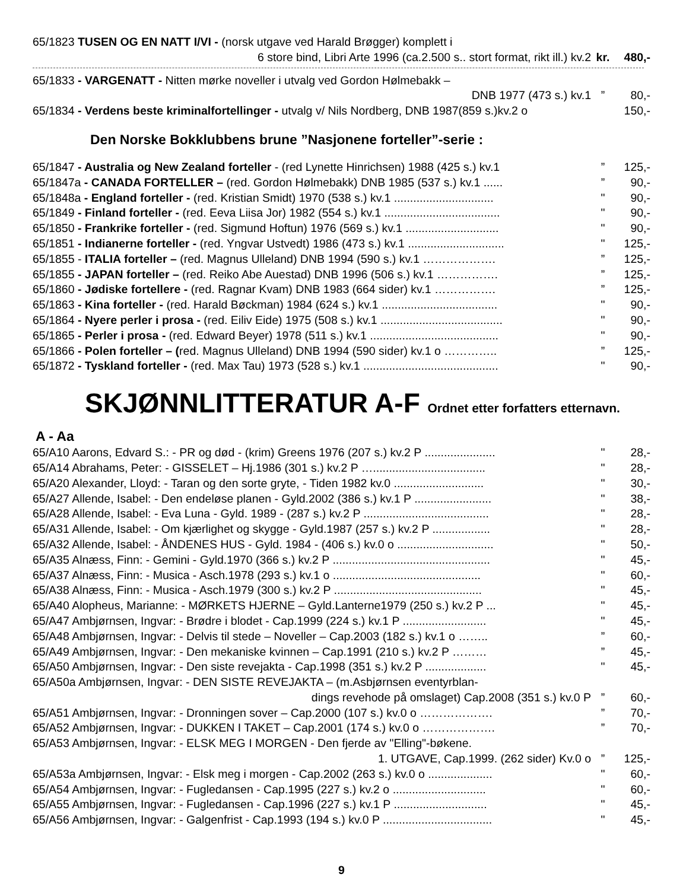65/1823 TUSEN OG EN NATT I/VI - (norsk utgave ved Harald Brøgger) komplett i
6 store bind, Libri Arte 1996 (ca.2.500 s.. stort format, rikt ill.) kv.2 kr. 480,-
65/1833 - VARGENATT - Nitten mørke noveller i utvalg ved Gordon Hølmebakk –
DNB 1977 (473 s.) kv.1” 80,-
65/1834 - Verdens beste kriminalfortellinger - utvalg v/ Nils Nordberg, DNB 1987(859 s.)kv.2 o 150,-
Den Norske Bokklubbens brune ”Nasjonene forteller”-serie :
65/1847 - Australia og New Zealand forteller - (red Lynette Hinrichsen) 1988 (425 s.) kv.1” 125,-
65/1847a - CANADA FORTELLER – (red. Gordon Hølmebakk) DNB 1985 (537 s.) kv.1 ......” 90,-
65/1848a - England forteller - (red. Kristian Smidt) 1970 (538 s.) kv.1 ............................... " 90,-
65/1849 - Finland forteller - (red. Eeva Liisa Jor) 1982 (554 s.) kv.1 .................................... " 90,-
65/1850 - Frankrike forteller - (red. Sigmund Hoftun) 1976 (569 s.) kv.1 ............................. " 90,-
65/1851 - Indianerne forteller - (red. Yngvar Ustvedt) 1986 (473 s.) kv.1 .............................. " 125,-
65/1855 - ITALIA forteller – (red. Magnus Ulleland) DNB 1994 (590 s.) kv.1 ……………….” 125,-
65/1855 - JAPAN forteller – (red. Reiko Abe Auestad) DNB 1996 (506 s.) kv.1 …………….” 125,-
65/1860 - Jødiske fortellere - (red. Ragnar Kvam) DNB 1983 (664 sider) kv.1 …………….” 125,-
65/1863 - Kina forteller - (red. Harald Bøckman) 1984 (624 s.) kv.1 .................................... " 90,-
65/1864 - Nyere perler i prosa - (red. Eiliv Eide) 1975 (508 s.) kv.1 ...................................... " 90,-
65/1865 - Perler i prosa - (red. Edward Beyer) 1978 (511 s.) kv.1 ........................................ " 90,-
65/1866 - Polen forteller – (red. Magnus Ulleland) DNB 1994 (590 sider) kv.1 o …………..” 125,-
65/1872 - Tyskland forteller - (red. Max Tau) 1973 (528 s.) kv.1 .......................................... " 90,-
SKJØNNLITTERATUR A-F Ordnet etter forfatters etternavn.
A - Aa
65/A10 Aarons, Edvard S.: - PR og død - (krim) Greens 1976 (207 s.) kv.2 P ...................... " 28,-
65/A14 Abrahams, Peter: - GISSELET – Hj.1986 (301 s.) kv.2 P …................................... " 28,-
65/A20 Alexander, Lloyd: - Taran og den sorte gryte, - Tiden 1982 kv.0 ............................ " 30,-
65/A27 Allende, Isabel: - Den endeløse planen - Gyld.2002 (386 s.) kv.1 P ........................ " 38,-
65/A28 Allende, Isabel: - Eva Luna - Gyld. 1989 - (287 s.) kv.2 P ....................................... " 28,-
65/A31 Allende, Isabel: - Om kjærlighet og skygge - Gyld.1987 (257 s.) kv.2 P .................. " 28,-
65/A32 Allende, Isabel: - ÅNDENES HUS - Gyld. 1984 - (406 s.) kv.0 o .............................. " 50,-
65/A35 Alnæss, Finn: - Gemini - Gyld.1970 (366 s.) kv.2 P ................................................. " 45,-
65/A37 Alnæss, Finn: - Musica - Asch.1978 (293 s.) kv.1 o .............................................. " 60,-
65/A38 Alnæss, Finn: - Musica - Asch.1979 (300 s.) kv.2 P .............................................. " 45,-
65/A40 Alopheus, Marianne: - MØRKETS HJERNE – Gyld.Lanterne1979 (250 s.) kv.2 P ... " 45,-
65/A47 Ambjørnsen, Ingvar: - Brødre i blodet - Cap.1999 (224 s.) kv.1 P .......................... " 45,-
65/A48 Ambjørnsen, Ingvar: - Delvis til stede – Noveller – Cap.2003 (182 s.) kv.1 o ……..” 60,-
65/A49 Ambjørnsen, Ingvar: - Den mekaniske kvinnen – Cap.1991 (210 s.) kv.2 P ………” 45,-
65/A50 Ambjørnsen, Ingvar: - Den siste revejakta - Cap.1998 (351 s.) kv.2 P ................... " 45,-
65/A50a Ambjørnsen, Ingvar: - DEN SISTE REVEJAKTA – (m.Asbjørnsen eventyrblan-
dings revehode på omslaget) Cap.2008 (351 s.) kv.0 P” 60,-
65/A51 Ambjørnsen, Ingvar: - Dronningen sover – Cap.2000 (107 s.) kv.0 o ……………….” 70,-
65/A52 Ambjørnsen, Ingvar: - DUKKEN I TAKET – Cap.2001 (174 s.) kv.0 o ……………….” 70,-
65/A53 Ambjørnsen, Ingvar: - ELSK MEG I MORGEN - Den fjerde av "Elling"-bøkene.
1. UTGAVE, Cap.1999. (262 sider) Kv.0 o” 125,-
65/A53a Ambjørnsen, Ingvar: - Elsk meg i morgen - Cap.2002 (263 s.) kv.0 o .................... " 60,-
65/A54 Ambjørnsen, Ingvar: - Fugledansen - Cap.1995 (227 s.) kv.2 o ............................. " 60,-
65/A55 Ambjørnsen, Ingvar: - Fugledansen - Cap.1996 (227 s.) kv.1 P ............................. " 45,-
65/A56 Ambjørnsen, Ingvar: - Galgenfrist - Cap.1993 (194 s.) kv.0 P .................................. " 45,-
9